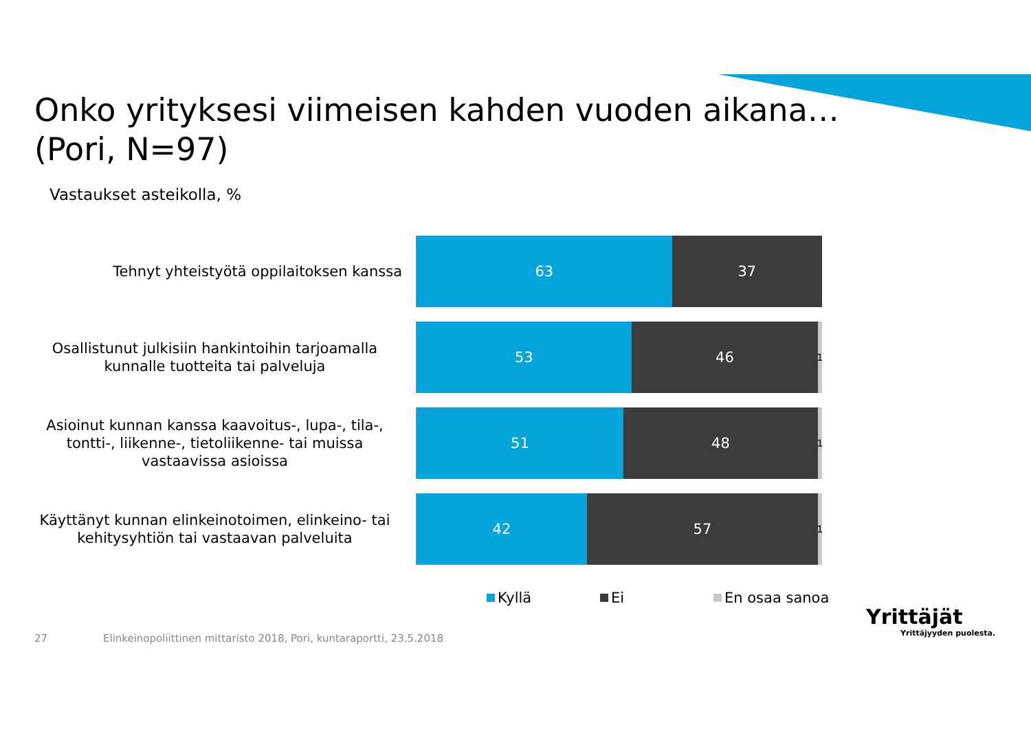Onko yrityksesi viimeisen kahden vuoden aikana…
(Pori, N=97)
Vastaukset asteikolla, %
Tehnyt yhteistyötä oppilaitoksen kanssa
63 37
Osallistunut julkisiin hankintoihin tarjoamalla kunnalle tuotteita tai palveluja
53 46 1
Asioinut kunnan kanssa kaavoitus-, lupa-, tila-, tontti-, liikenne-, tietoliikenne- tai muissa vastaavissa asioissa
51 48 1
Käyttänyt kunnan elinkeinotoimen, elinkeino- tai kehitysyhtiön tai vastaavan palveluita
42 57 1
Kyllä Ei En osaa sanoa
27
Elinkeinopoliittinen mittaristo 2018, Pori, kuntaraportti, 23.5.2018
Yrittäjät
Yrittäjyyden puolesta.